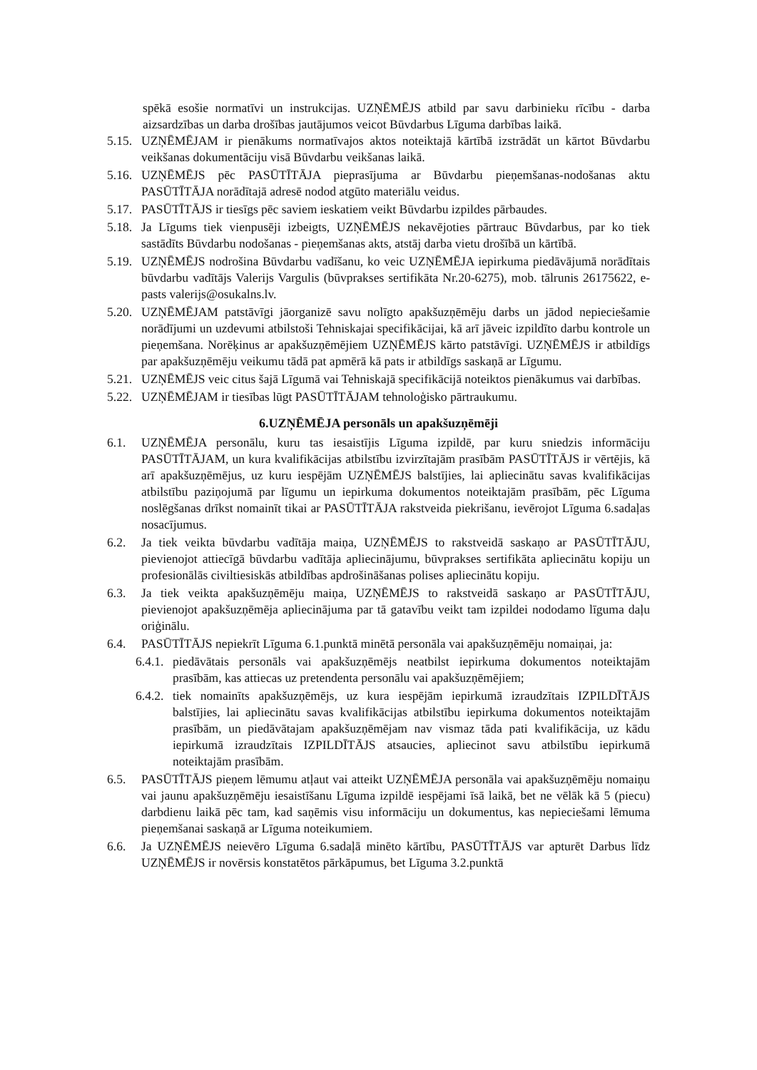spēkā esošie normatīvi un instrukcijas. UZŅĒMĒJS atbild par savu darbinieku rīcību - darba aizsardzības un darba drošības jautājumos veicot Būvdarbus Līguma darbības laikā.
5.15. UZŅĒMĒJAM ir pienākums normatīvajos aktos noteiktajā kārtībā izstrādāt un kārtot Būvdarbu veikšanas dokumentāciju visā Būvdarbu veikšanas laikā.
5.16. UZŅĒMĒJS pēc PASŪTĪTĀJA pieprasījuma ar Būvdarbu pieņemšanas-nodošanas aktu PASŪTĪTĀJA norādītajā adresē nodod atgūto materiālu veidus.
5.17. PASŪTĪTĀJS ir tiesīgs pēc saviem ieskatiem veikt Būvdarbu izpildes pārbaudes.
5.18. Ja Līgums tiek vienpusēji izbeigts, UZŅĒMĒJS nekavējoties pārtrauc Būvdarbus, par ko tiek sastādīts Būvdarbu nodošanas - pieņemšanas akts, atstāj darba vietu drošībā un kārtībā.
5.19. UZŅĒMĒJS nodrošina Būvdarbu vadīšanu, ko veic UZŅĒMĒJA iepirkuma piedāvājumā norādītais būvdarbu vadītājs Valerijs Vargulis (būvprakses sertifikāta Nr.20-6275), mob. tālrunis 26175622, e-pasts valerijs@osukalns.lv.
5.20. UZŅĒMĒJAM patstāvīgi jāorganizē savu nolīgto apakšuzņēmēju darbs un jādod nepieciešamie norādījumi un uzdevumi atbilstoši Tehniskajai specifikācijai, kā arī jāveic izpildīto darbu kontrole un pieņemšana. Norēķinus ar apakšuzņēmējiem UZŅĒMĒJS kārto patstāvīgi. UZŅĒMĒJS ir atbildīgs par apakšuzņēmēju veikumu tādā pat apmērā kā pats ir atbildīgs saskaņā ar Līgumu.
5.21. UZŅĒMĒJS veic citus šajā Līgumā vai Tehniskajā specifikācijā noteiktos pienākumus vai darbības.
5.22. UZŅĒMĒJAM ir tiesības lūgt PASŪTĪTĀJAM tehnoloģisko pārtraukumu.
6.UZŅĒMĒJA personāls un apakšuzņēmēji
6.1. UZŅĒMĒJA personālu, kuru tas iesaistījis Līguma izpildē, par kuru sniedzis informāciju PASŪTĪTĀJAM, un kura kvalifikācijas atbilstību izvirzītajām prasībām PASŪTĪTĀJS ir vērtējis, kā arī apakšuzņēmējus, uz kuru iespējām UZŅĒMĒJS balstījies, lai apliecinātu savas kvalifikācijas atbilstību paziņojumā par līgumu un iepirkuma dokumentos noteiktajām prasībām, pēc Līguma noslēgšanas drīkst nomainīt tikai ar PASŪTĪTĀJA rakstveida piekrišanu, ievērojot Līguma 6.sadaļas nosacījumus.
6.2. Ja tiek veikta būvdarbu vadītāja maiņa, UZŅĒMĒJS to rakstveidā saskaņo ar PASŪTĪTĀJU, pievienojot attiecīgā būvdarbu vadītāja apliecinājumu, būvprakses sertifikāta apliecinātu kopiju un profesionālās civiltiesiskās atbildības apdrošināšanas polises apliecinātu kopiju.
6.3. Ja tiek veikta apakšuzņēmēju maiņa, UZŅĒMĒJS to rakstveidā saskaņo ar PASŪTĪTĀJU, pievienojot apakšuzņēmēja apliecinājuma par tā gatavību veikt tam izpildei nododamo līguma daļu oriģinālu.
6.4. PASŪTĪTĀJS nepiekrīt Līguma 6.1.punktā minētā personāla vai apakšuzņēmēju nomaiņai, ja:
6.4.1. piedāvātais personāls vai apakšuzņēmējs neatbilst iepirkuma dokumentos noteiktajām prasībām, kas attiecas uz pretendenta personālu vai apakšuzņēmējiem;
6.4.2. tiek nomainīts apakšuzņēmējs, uz kura iespējām iepirkumā izraudzītais IZPILDĪTĀJS balstījies, lai apliecinātu savas kvalifikācijas atbilstību iepirkuma dokumentos noteiktajām prasībām, un piedāvātajam apakšuzņēmējam nav vismaz tāda pati kvalifikācija, uz kādu iepirkumā izraudzītais IZPILDĪTĀJS atsaucies, apliecinot savu atbilstību iepirkumā noteiktajām prasībām.
6.5. PASŪTĪTĀJS pieņem lēmumu atļaut vai atteikt UZŅĒMĒJA personāla vai apakšuzņēmēju nomaiņu vai jaunu apakšuzņēmēju iesaistīšanu Līguma izpildē iespējami īsā laikā, bet ne vēlāk kā 5 (piecu) darbdienu laikā pēc tam, kad saņēmis visu informāciju un dokumentus, kas nepieciešami lēmuma pieņemšanai saskaņā ar Līguma noteikumiem.
6.6. Ja UZŅĒMĒJS neievēro Līguma 6.sadaļā minēto kārtību, PASŪTĪTĀJS var apturēt Darbus līdz UZŅĒMĒJS ir novērsis konstatētos pārkāpumus, bet Līguma 3.2.punktā